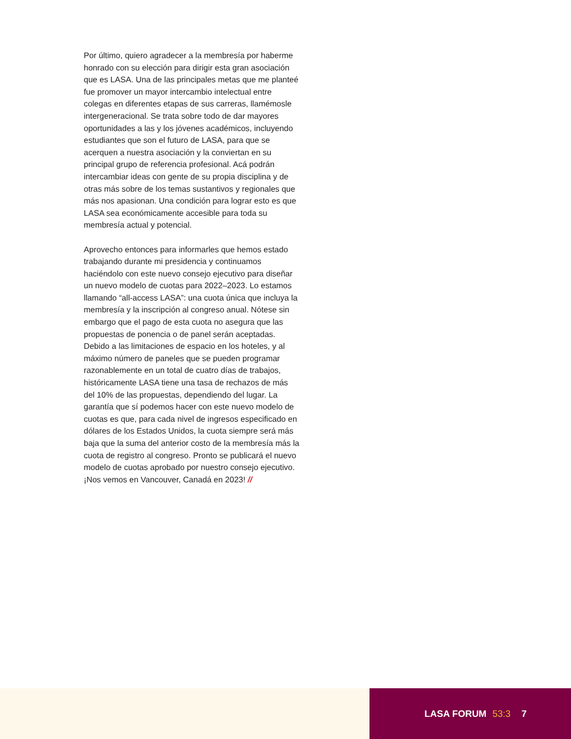Por último, quiero agradecer a la membresía por haberme honrado con su elección para dirigir esta gran asociación que es LASA. Una de las principales metas que me planteé fue promover un mayor intercambio intelectual entre colegas en diferentes etapas de sus carreras, llamémosle intergeneracional. Se trata sobre todo de dar mayores oportunidades a las y los jóvenes académicos, incluyendo estudiantes que son el futuro de LASA, para que se acerquen a nuestra asociación y la conviertan en su principal grupo de referencia profesional. Acá podrán intercambiar ideas con gente de su propia disciplina y de otras más sobre de los temas sustantivos y regionales que más nos apasionan. Una condición para lograr esto es que LASA sea económicamente accesible para toda su membresía actual y potencial.
Aprovecho entonces para informarles que hemos estado trabajando durante mi presidencia y continuamos haciéndolo con este nuevo consejo ejecutivo para diseñar un nuevo modelo de cuotas para 2022–2023. Lo estamos llamando “all-access LASA”: una cuota única que incluya la membresía y la inscripción al congreso anual. Nótese sin embargo que el pago de esta cuota no asegura que las propuestas de ponencia o de panel serán aceptadas. Debido a las limitaciones de espacio en los hoteles, y al máximo número de paneles que se pueden programar razonablemente en un total de cuatro días de trabajos, históricamente LASA tiene una tasa de rechazos de más del 10% de las propuestas, dependiendo del lugar. La garantía que sí podemos hacer con este nuevo modelo de cuotas es que, para cada nivel de ingresos especificado en dólares de los Estados Unidos, la cuota siempre será más baja que la suma del anterior costo de la membresía más la cuota de registro al congreso. Pronto se publicará el nuevo modelo de cuotas aprobado por nuestro consejo ejecutivo. ¡Nos vemos en Vancouver, Canadá en 2023! //
LASA FORUM 53:3 7